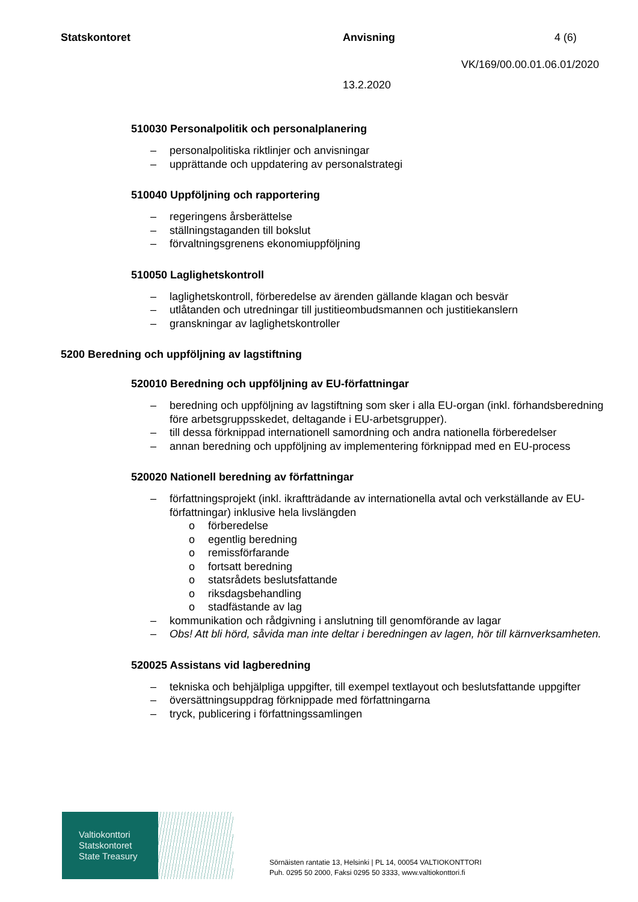Statskontoret Anvisning
13.2.2020
4 (6)
VK/169/00.00.01.06.01/2020
510030 Personalpolitik och personalplanering
– personalpolitiska riktlinjer och anvisningar
– upprättande och uppdatering av personalstrategi
510040 Uppföljning och rapportering
– regeringens årsberättelse
– ställningstaganden till bokslut
– förvaltningsgrenens ekonomiuppföljning
510050 Laglighetskontroll
– laglighetskontroll, förberedelse av ärenden gällande klagan och besvär
– utlåtanden och utredningar till justitieombudsmannen och justitiekanslern
– granskningar av laglighetskontroller
5200 Beredning och uppföljning av lagstiftning
520010 Beredning och uppföljning av EU-författningar
– beredning och uppföljning av lagstiftning som sker i alla EU-organ (inkl. förhandsbe­redning före arbetsgruppsskedet, deltagande i EU-arbetsgrupper).
– till dessa förknippad internationell samordning och andra nationella förberedelser
– annan beredning och uppföljning av implementering förknippad med en EU-process
520020 Nationell beredning av författningar
– författningsprojekt (inkl. ikraftträdande av internationella avtal och verkställande av EU-författningar) inklusive hela livslängden
o förberedelse
o egentlig beredning
o remissförfarande
o fortsatt beredning
o statsrådets beslutsfattande
o riksdagsbehandling
o stadfästande av lag
– kommunikation och rådgivning i anslutning till genomförande av lagar
– Obs! Att bli hörd, såvida man inte deltar i beredningen av lagen, hör till kärnverk­samheten.
520025 Assistans vid lagberedning
– tekniska och behjälpliga uppgifter, till exempel textlayout och beslutsfattande upp­gifter
– översättningsuppdrag förknippade med författningarna
– tryck, publicering i författningssamlingen
Valtiokonttori
Statskontoret
State Treasury
Sörnäisten rantatie 13, Helsinki | PL 14, 00054 VALTIOKONTTORI
Puh. 0295 50 2000, Faksi 0295 50 3333, www.valtiokonttori.fi